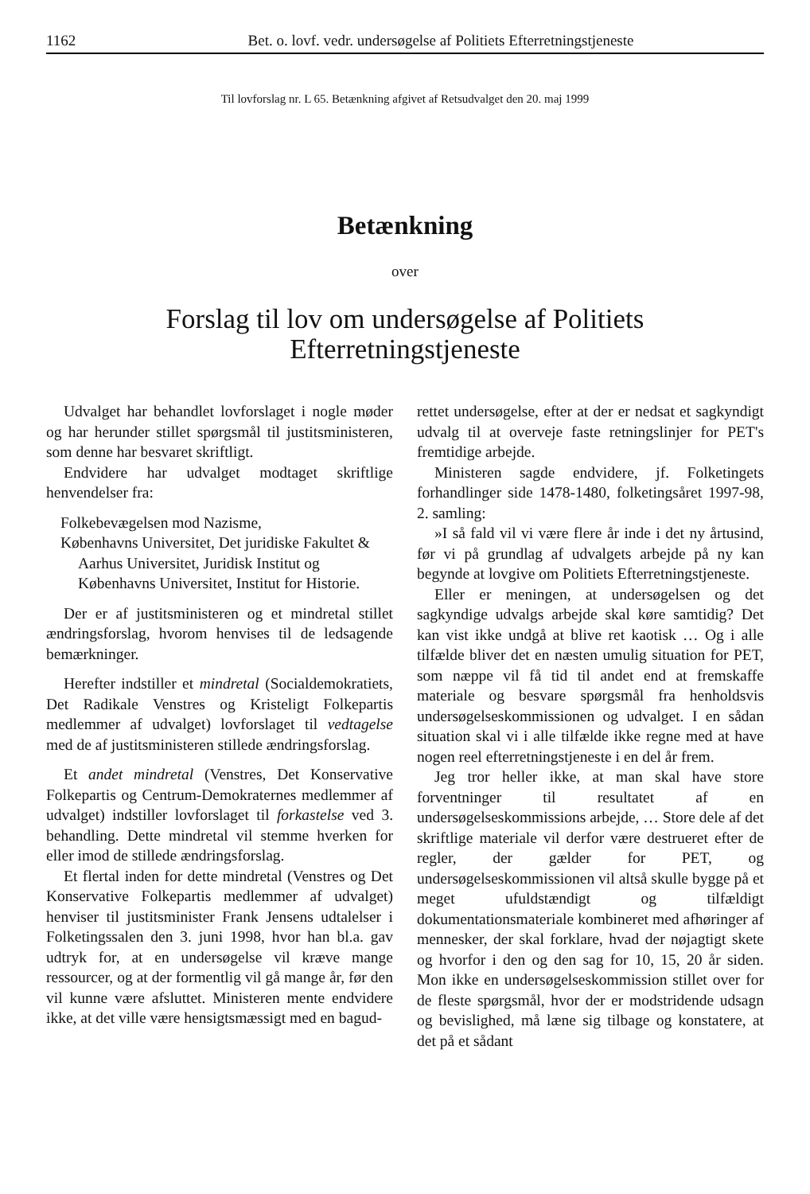1162 Bet. o. lovf. vedr. undersøgelse af Politiets Efterretningstjeneste
Til lovforslag nr. L 65. Betænkning afgivet af Retsudvalget den 20. maj 1999
Betænkning
over
Forslag til lov om undersøgelse af Politiets
Efterretningstjeneste
Udvalget har behandlet lovforslaget i nogle møder og har herunder stillet spørgsmål til justitsministeren, som denne har besvaret skriftligt.
Endvidere har udvalget modtaget skriftlige henvendelser fra:
Folkebevægelsen mod Nazisme,
Københavns Universitet, Det juridiske Fakultet & Aarhus Universitet, Juridisk Institut og Københavns Universitet, Institut for Historie.
Der er af justitsministeren og et mindretal stillet ændringsforslag, hvorom henvises til de ledsagende bemærkninger.
Herefter indstiller et mindretal (Socialdemokratiets, Det Radikale Venstres og Kristeligt Folkepartis medlemmer af udvalget) lovforslaget til vedtagelse med de af justitsministeren stillede ændringsforslag.
Et andet mindretal (Venstres, Det Konservative Folkepartis og Centrum-Demokraternes medlemmer af udvalget) indstiller lovforslaget til forkastelse ved 3. behandling. Dette mindretal vil stemme hverken for eller imod de stillede ændringsforslag.
Et flertal inden for dette mindretal (Venstres og Det Konservative Folkepartis medlemmer af udvalget) henviser til justitsminister Frank Jensens udtalelser i Folketingssalen den 3. juni 1998, hvor han bl.a. gav udtryk for, at en undersøgelse vil kræve mange ressourcer, og at der formentlig vil gå mange år, før den vil kunne være afsluttet. Ministeren mente endvidere ikke, at det ville være hensigtsmæssigt med en bagud-
rettet undersøgelse, efter at der er nedsat et sagkyndigt udvalg til at overveje faste retningslinjer for PET's fremtidige arbejde.
Ministeren sagde endvidere, jf. Folketingets forhandlinger side 1478-1480, folketingsåret 1997-98, 2. samling:
»I så fald vil vi være flere år inde i det ny årtusind, før vi på grundlag af udvalgets arbejde på ny kan begynde at lovgive om Politiets Efterretningstjeneste.
Eller er meningen, at undersøgelsen og det sagkyndige udvalgs arbejde skal køre samtidig? Det kan vist ikke undgå at blive ret kaotisk … Og i alle tilfælde bliver det en næsten umulig situation for PET, som næppe vil få tid til andet end at fremskaffe materiale og besvare spørgsmål fra henholdsvis undersøgelseskommissionen og udvalget. I en sådan situation skal vi i alle tilfælde ikke regne med at have nogen reel efterretningstjeneste i en del år frem.
Jeg tror heller ikke, at man skal have store forventninger til resultatet af en undersøgelseskommissions arbejde, … Store dele af det skriftlige materiale vil derfor være destrueret efter de regler, der gælder for PET, og undersøgelseskommissionen vil altså skulle bygge på et meget ufuldstændigt og tilfældigt dokumentationsmateriale kombineret med afhøringer af mennesker, der skal forklare, hvad der nøjagtigt skete og hvorfor i den og den sag for 10, 15, 20 år siden. Mon ikke en undersøgelseskommission stillet over for de fleste spørgsmål, hvor der er modstridende udsagn og bevislighed, må læne sig tilbage og konstatere, at det på et sådant